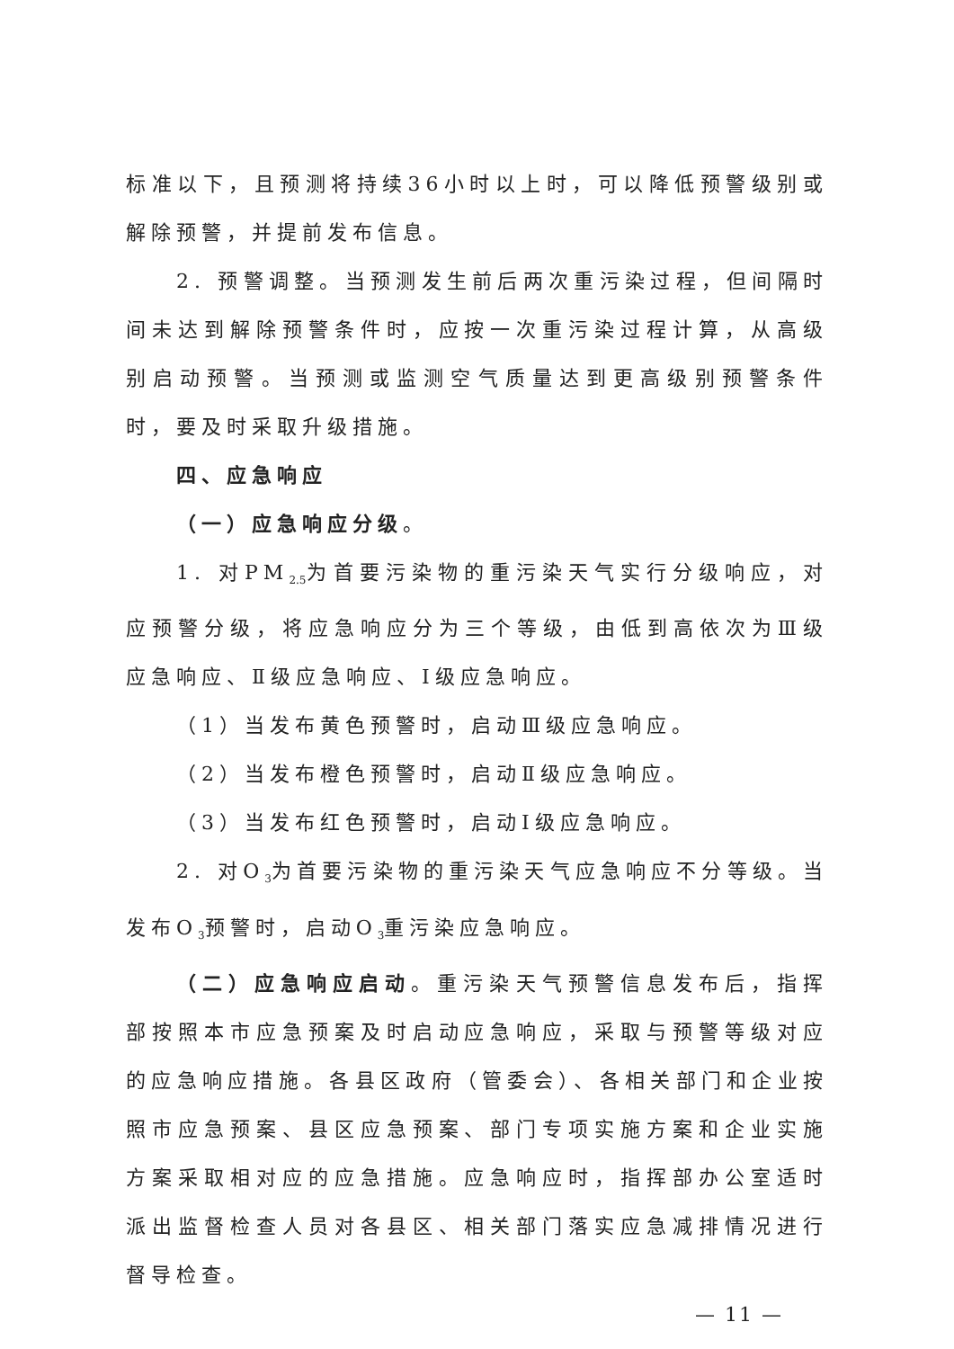标准以下，且预测将持续36小时以上时，可以降低预警级别或解除预警，并提前发布信息。
2. 预警调整。当预测发生前后两次重污染过程，但间隔时间未达到解除预警条件时，应按一次重污染过程计算，从高级别启动预警。当预测或监测空气质量达到更高级别预警条件时，要及时采取升级措施。
四、应急响应
（一）应急响应分级。
1. 对PM<sub>2.5</sub>为首要污染物的重污染天气实行分级响应，对应预警分级，将应急响应分为三个等级，由低到高依次为Ⅲ级应急响应、Ⅱ级应急响应、Ⅰ级应急响应。
（1）当发布黄色预警时，启动Ⅲ级应急响应。
（2）当发布橙色预警时，启动Ⅱ级应急响应。
（3）当发布红色预警时，启动Ⅰ级应急响应。
2. 对O<sub>3</sub>为首要污染物的重污染天气应急响应不分等级。当发布O<sub>3</sub>预警时，启动O<sub>3</sub>重污染应急响应。
（二）应急响应启动。重污染天气预警信息发布后，指挥部按照本市应急预案及时启动应急响应，采取与预警等级对应的应急响应措施。各县区政府（管委会）、各相关部门和企业按照市应急预案、县区应急预案、部门专项实施方案和企业实施方案采取相对应的应急措施。应急响应时，指挥部办公室适时派出监督检查人员对各县区、相关部门落实应急减排情况进行督导检查。
— 11 —